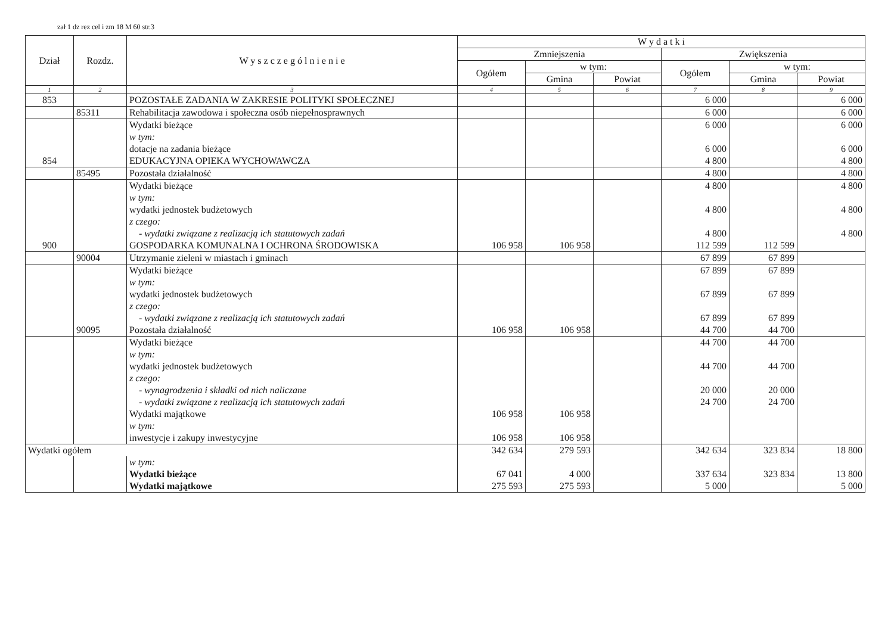zał 1 dz rez cel i zm 18 M 60 str.3
| Dział | Rozdz. | W y s z c z e g ó l n i e n i e | W y d a t k i | | | | | |
| --- | --- | --- | --- | --- | --- | --- | --- | --- |
| | | | Zmniejszenia | | | Zwiększenia | | |
| | | | Ogółem | w tym: | | Ogółem | w tym: | |
| | | | | Gmina | Powiat | | Gmina | Powiat |
| 1 | 2 | 3 | 4 | 5 | 6 | 7 | 8 | 9 |
| 853 | | POZOSTAŁE ZADANIA W ZAKRESIE POLITYKI SPOŁECZNEJ | | | | 6 000 | | 6 000 |
| | 85311 | Rehabilitacja zawodowa i społeczna osób niepełnosprawnych | | | | 6 000 | | 6 000 |
| | | Wydatki bieżące | | | | 6 000 | | 6 000 |
| | | w tym: | | | | | | |
| | | dotacje na zadania bieżące | | | | 6 000 | | 6 000 |
| 854 | | EDUKACYJNA OPIEKA WYCHOWAWCZA | | | | 4 800 | | 4 800 |
| | 85495 | Pozostała działalność | | | | 4 800 | | 4 800 |
| | | Wydatki bieżące | | | | 4 800 | | 4 800 |
| | | w tym: | | | | | | |
| | | wydatki jednostek budżetowych | | | | 4 800 | | 4 800 |
| | | z czego: | | | | | | |
| | | - wydatki związane z realizacją ich statutowych zadań | | | | 4 800 | | 4 800 |
| 900 | | GOSPODARKA KOMUNALNA I OCHRONA ŚRODOWISKA | 106 958 | 106 958 | | 112 599 | 112 599 | |
| | 90004 | Utrzymanie zieleni w miastach i gminach | | | | 67 899 | 67 899 | |
| | | Wydatki bieżące | | | | 67 899 | 67 899 | |
| | | w tym: | | | | | | |
| | | wydatki jednostek budżetowych | | | | 67 899 | 67 899 | |
| | | z czego: | | | | | | |
| | | - wydatki związane z realizacją ich statutowych zadań | | | | 67 899 | 67 899 | |
| | 90095 | Pozostała działalność | 106 958 | 106 958 | | 44 700 | 44 700 | |
| | | Wydatki bieżące | | | | 44 700 | 44 700 | |
| | | w tym: | | | | | | |
| | | wydatki jednostek budżetowych | | | | 44 700 | 44 700 | |
| | | z czego: | | | | | | |
| | | - wynagrodzenia i składki od nich naliczane | | | | 20 000 | 20 000 | |
| | | - wydatki związane z realizacją ich statutowych zadań | | | | 24 700 | 24 700 | |
| | | Wydatki majątkowe | 106 958 | 106 958 | | | | |
| | | w tym: | | | | | | |
| | | inwestycje i zakupy inwestycyjne | 106 958 | 106 958 | | | | |
| Wydatki ogółem | | | 342 634 | 279 593 | | 342 634 | 323 834 | 18 800 |
| | | w tym: | | | | | | |
| | | Wydatki bieżące | 67 041 | 4 000 | | 337 634 | 323 834 | 13 800 |
| | | Wydatki majątkowe | 275 593 | 275 593 | | 5 000 | | 5 000 |